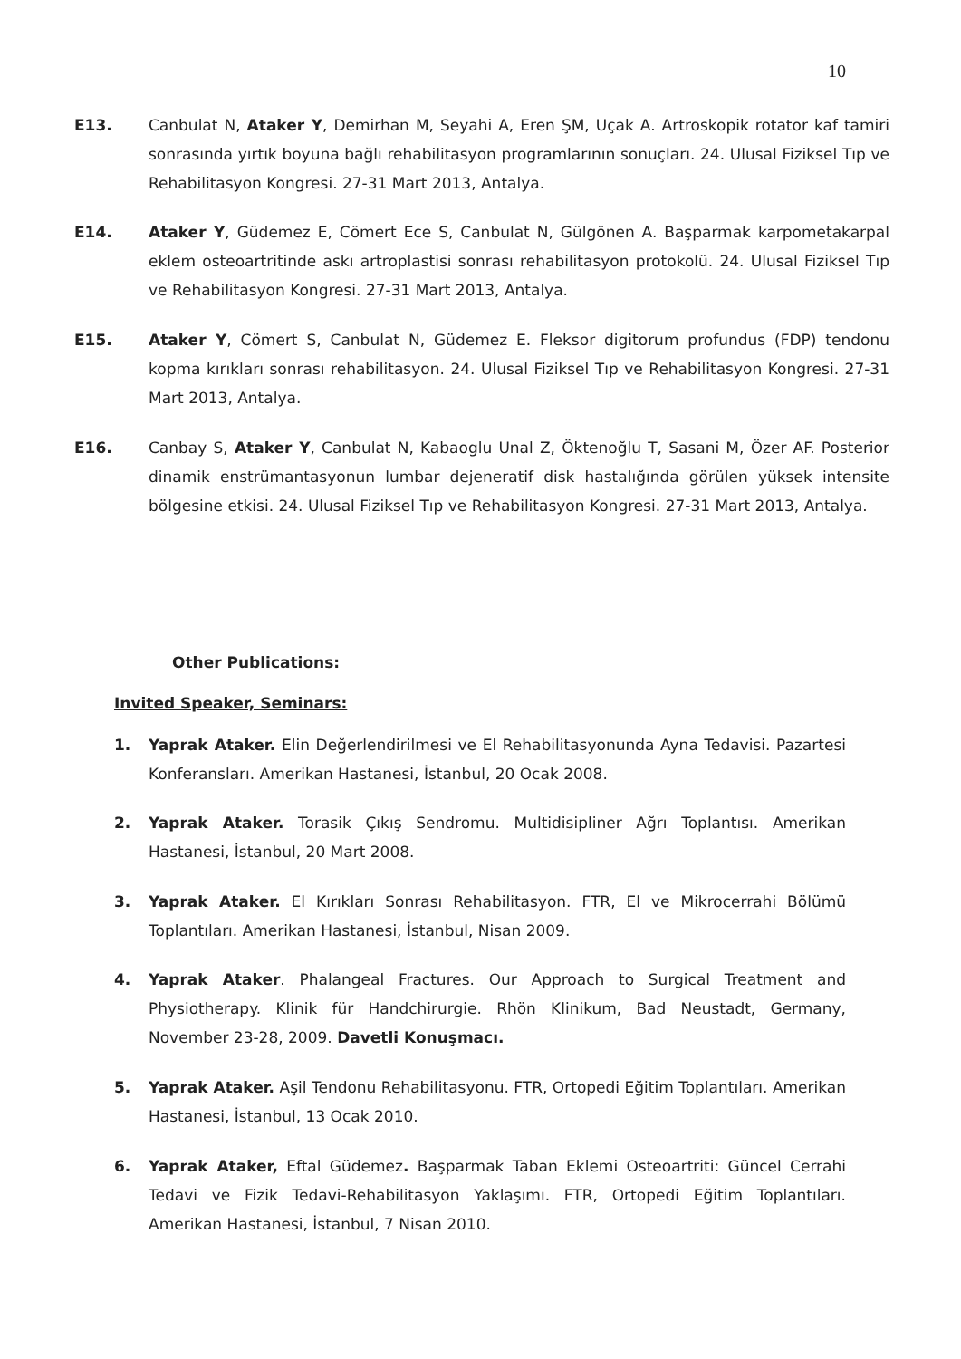10
E13. Canbulat N, Ataker Y, Demirhan M, Seyahi A, Eren ŞM, Uçak A. Artroskopik rotator kaf tamiri sonrasında yırtık boyuna bağlı rehabilitasyon programlarının sonuçları. 24. Ulusal Fiziksel Tıp ve Rehabilitasyon Kongresi. 27-31 Mart 2013, Antalya.
E14. Ataker Y, Güdemez E, Cömert Ece S, Canbulat N, Gülgönen A. Başparmak karpometakarpal eklem osteoartritinde askı artroplastisi sonrası rehabilitasyon protokolü. 24. Ulusal Fiziksel Tıp ve Rehabilitasyon Kongresi. 27-31 Mart 2013, Antalya.
E15. Ataker Y, Cömert S, Canbulat N, Güdemez E. Fleksor digitorum profundus (FDP) tendonu kopma kırıkları sonrası rehabilitasyon. 24. Ulusal Fiziksel Tıp ve Rehabilitasyon Kongresi. 27-31 Mart 2013, Antalya.
E16. Canbay S, Ataker Y, Canbulat N, Kabaoglu Unal Z, Öktenoğlu T, Sasani M, Özer AF. Posterior dinamik enstrümantasyonun lumbar dejeneratif disk hastalığında görülen yüksek intensite bölgesine etkisi. 24. Ulusal Fiziksel Tıp ve Rehabilitasyon Kongresi. 27-31 Mart 2013, Antalya.
Other Publications:
Invited Speaker, Seminars:
1. Yaprak Ataker. Elin Değerlendirilmesi ve El Rehabilitasyonunda Ayna Tedavisi. Pazartesi Konferansları. Amerikan Hastanesi, İstanbul, 20 Ocak 2008.
2. Yaprak Ataker. Torasik Çıkış Sendromu. Multidisipliner Ağrı Toplantısı. Amerikan Hastanesi, İstanbul, 20 Mart 2008.
3. Yaprak Ataker. El Kırıkları Sonrası Rehabilitasyon. FTR, El ve Mikrocerrahi Bölümü Toplantıları. Amerikan Hastanesi, İstanbul, Nisan 2009.
4. Yaprak Ataker. Phalangeal Fractures. Our Approach to Surgical Treatment and Physiotherapy. Klinik für Handchirurgie. Rhön Klinikum, Bad Neustadt, Germany, November 23-28, 2009. Davetli Konuşmacı.
5. Yaprak Ataker. Aşil Tendonu Rehabilitasyonu. FTR, Ortopedi Eğitim Toplantıları. Amerikan Hastanesi, İstanbul, 13 Ocak 2010.
6. Yaprak Ataker, Eftal Güdemez. Başparmak Taban Eklemi Osteoartriti: Güncel Cerrahi Tedavi ve Fizik Tedavi-Rehabilitasyon Yaklaşımı. FTR, Ortopedi Eğitim Toplantıları. Amerikan Hastanesi, İstanbul, 7 Nisan 2010.